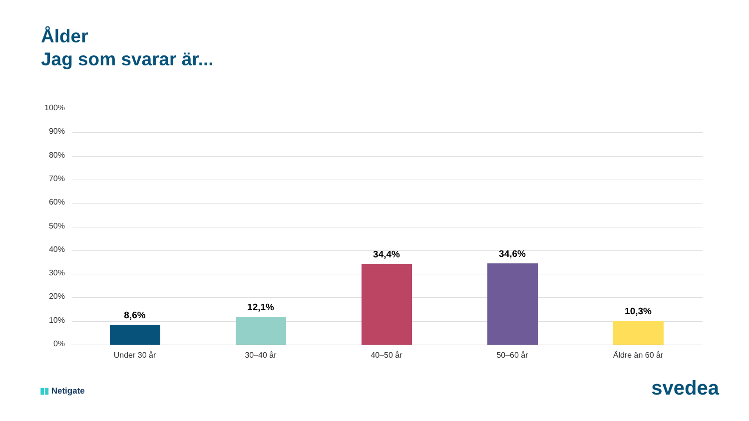Ålder
Jag som svarar är...
100%
90%
80%
70%
60%
50%
40%
30%
20%
10%
0%
8,6%
12,1%
34,4% 34,6%
10,3%
Under 30 år 30–40 år 40–50 år 50–60 år Äldre än 60 år
▮▮ Netigate svedea